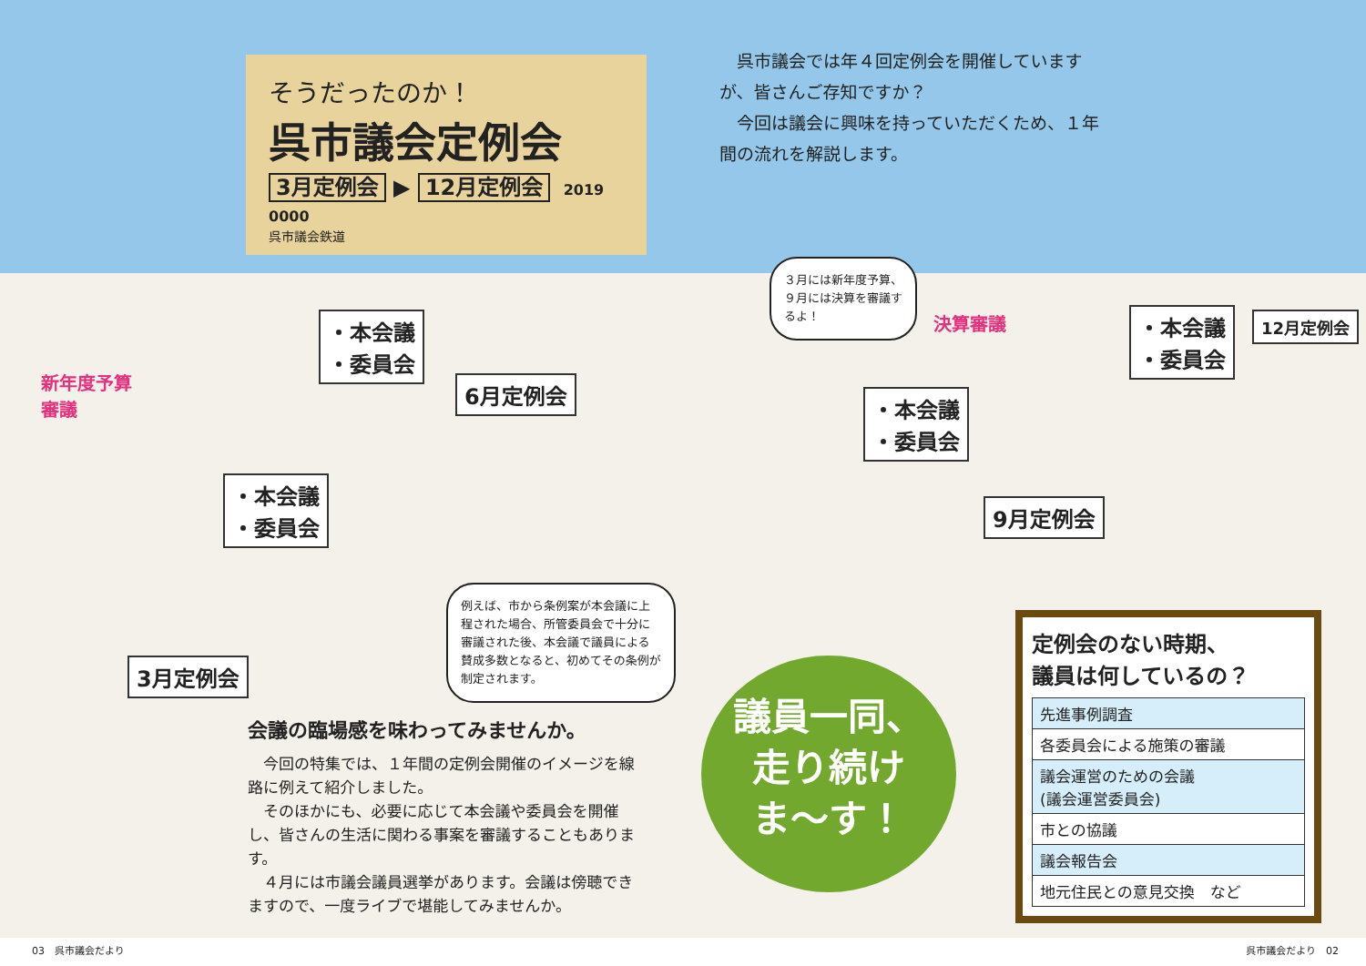そうだったのか！
呉市議会定例会
3月定例会 ▶ 12月定例会 2019 0000
呉市議会鉄道
　呉市議会では年４回定例会を開催していますが、皆さんご存知ですか？
　今回は議会に興味を持っていただくため、１年間の流れを解説します。
３月には新年度予算、９月には決算を審議するよ！
新年度予算
審議
決算審議
・本会議
・委員会
6月定例会
・本会議
・委員会
3月定例会
・本会議
・委員会
9月定例会
・本会議
・委員会
12月定例会
例えば、市から条例案が本会議に上程された場合、所管委員会で十分に審議された後、本会議で議員による賛成多数となると、初めてその条例が制定されます。
議員一同、
走り続け
ま〜す！
会議の臨場感を味わってみませんか。
　今回の特集では、１年間の定例会開催のイメージを線路に例えて紹介しました。
　そのほかにも、必要に応じて本会議や委員会を開催し、皆さんの生活に関わる事案を審議することもあります。
　４月には市議会議員選挙があります。会議は傍聴できますので、一度ライブで堪能してみませんか。
定例会のない時期、
議員は何しているの？
| 先進事例調査 |
| 各委員会による施策の審議 |
| 議会運営のための会議 (議会運営委員会) |
| 市との協議 |
| 議会報告会 |
| 地元住民との意見交換 など |
03　呉市議会だより 呉市議会だより　02